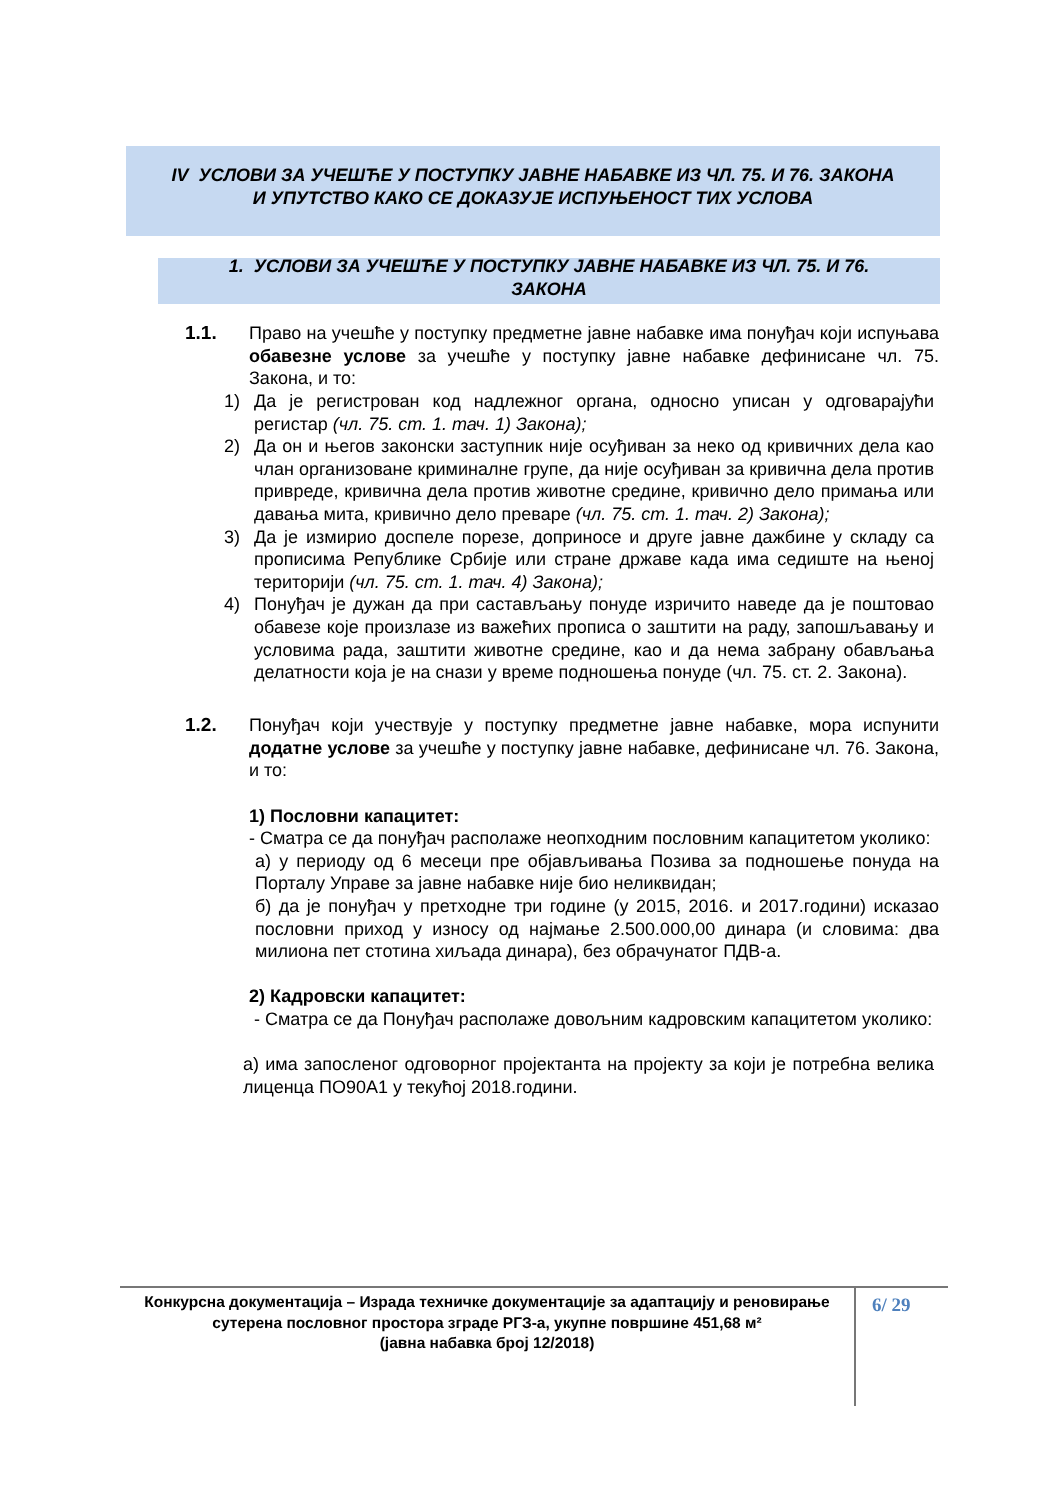IV УСЛОВИ ЗА УЧЕШЋЕ У ПОСТУПКУ ЈАВНЕ НАБАВКЕ ИЗ ЧЛ. 75. И 76. ЗАКОНА
И УПУТСТВО КАКО СЕ ДОКАЗУЈЕ ИСПУЊЕНОСТ ТИХ УСЛОВА
1. УСЛОВИ ЗА УЧЕШЋЕ У ПОСТУПКУ ЈАВНЕ НАБАВКЕ ИЗ ЧЛ. 75. И 76.
ЗАКОНА
1.1. Право на учешће у поступку предметне јавне набавке има понуђач који испуњава обавезне услове за учешће у поступку јавне набавке дефинисане чл. 75. Закона, и то:
1) Да је регистрован код надлежног органа, односно уписан у одговарајући регистар (чл. 75. ст. 1. тач. 1) Закона);
2) Да он и његов законски заступник није осуђиван за неко од кривичних дела као члан организоване криминалне групе, да није осуђиван за кривична дела против привреде, кривична дела против животне средине, кривично дело примања или давања мита, кривично дело преваре (чл. 75. ст. 1. тач. 2) Закона);
3) Да је измирио доспеле порезе, доприносе и друге јавне дажбине у складу са прописима Републике Србије или стране државе када има седиште на њеној територији (чл. 75. ст. 1. тач. 4) Закона);
4) Понуђач је дужан да при састављању понуде изричито наведе да је поштовао обавезе које произлазе из важећих прописа о заштити на раду, запошљавању и условима рада, заштити животне средине, као и да нема забрану обављања делатности која је на снази у време подношења понуде (чл. 75. ст. 2. Закона).
1.2. Понуђач који учествује у поступку предметне јавне набавке, мора испунити додатне услове за учешће у поступку јавне набавке, дефинисане чл. 76. Закона, и то:
1) Пословни капацитет:
- Сматра се да понуђач располаже неопходним пословним капацитетом уколико:
а) у периоду од 6 месеци пре објављивања Позива за подношење понуда на Порталу Управе за јавне набавке није био неликвидан;
б) да је понуђач у претходне три године (у 2015, 2016. и 2017.години) исказао пословни приход у износу од најмање 2.500.000,00 динара (и словима: два милиона пет стотина хиљада динара), без обрачунатог ПДВ-а.
2) Кадровски капацитет:
- Сматра се да Понуђач располаже довољним кадровским капацитетом уколико:
а) има запосленог одговорног пројектанта на пројекту за који је потребна велика лиценца ПО90А1 у текућој 2018.години.
Конкурсна документација – Израда техничке документације за адаптацију и реновирање сутерена пословног простора зграде РГЗ-а, укупне површине 451,68 м²
(јавна набавка број 12/2018)
6/ 29